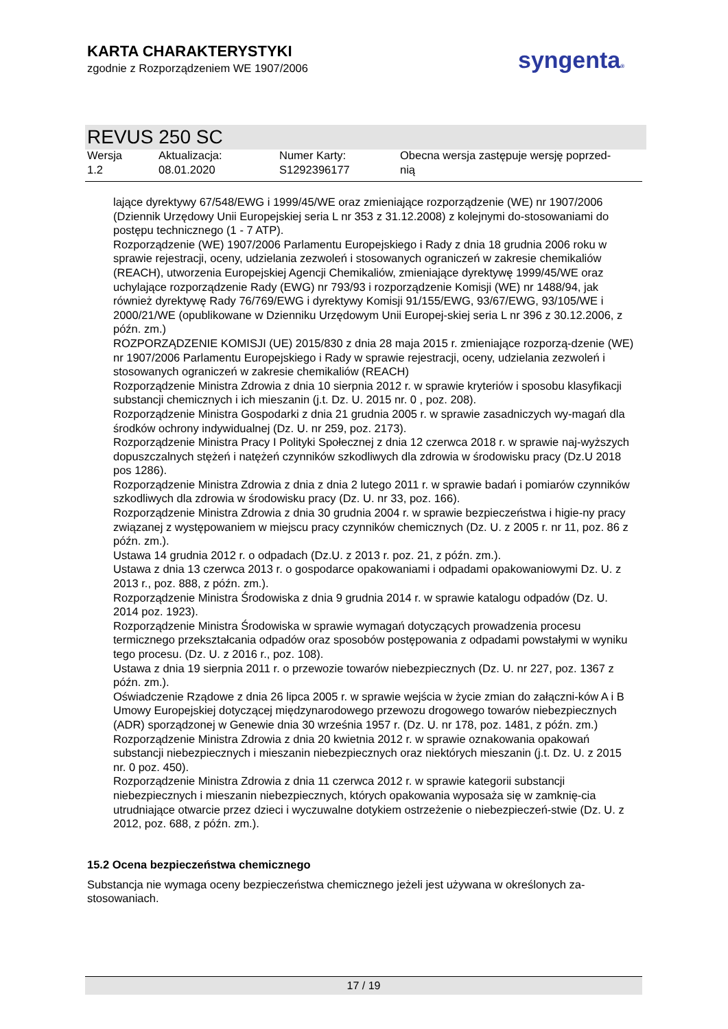KARTA CHARAKTERYSTYKI
zgodnie z Rozporządzeniem WE 1907/2006
syngenta®
REVUS 250 SC
| Wersja 1.2 | Aktualizacja: 08.01.2020 | Numer Karty: S1292396177 | Obecna wersja zastępuje wersję poprzed- nią |
lające dyrektywy 67/548/EWG i 1999/45/WE oraz zmieniające rozporządzenie (WE) nr 1907/2006 (Dziennik Urzędowy Unii Europejskiej seria L nr 353 z 31.12.2008) z kolejnymi do-stosowaniami do postępu technicznego (1 - 7 ATP).
Rozporządzenie (WE) 1907/2006 Parlamentu Europejskiego i Rady z dnia 18 grudnia 2006 roku w sprawie rejestracji, oceny, udzielania zezwoleń i stosowanych ograniczeń w zakresie chemikaliów (REACH), utworzenia Europejskiej Agencji Chemikaliów, zmieniające dyrektywę 1999/45/WE oraz uchylające rozporządzenie Rady (EWG) nr 793/93 i rozporządzenie Komisji (WE) nr 1488/94, jak również dyrektywę Rady 76/769/EWG i dyrektywy Komisji 91/155/EWG, 93/67/EWG, 93/105/WE i 2000/21/WE (opublikowane w Dzienniku Urzędowym Unii Europej-skiej seria L nr 396 z 30.12.2006, z późn. zm.)
ROZPORZĄDZENIE KOMISJI (UE) 2015/830 z dnia 28 maja 2015 r. zmieniające rozporzą-dzenie (WE) nr 1907/2006 Parlamentu Europejskiego i Rady w sprawie rejestracji, oceny, udzielania zezwoleń i stosowanych ograniczeń w zakresie chemikaliów (REACH)
Rozporządzenie Ministra Zdrowia z dnia 10 sierpnia 2012 r. w sprawie kryteriów i sposobu klasyfikacji substancji chemicznych i ich mieszanin (j.t. Dz. U. 2015 nr. 0 , poz. 208).
Rozporządzenie Ministra Gospodarki z dnia 21 grudnia 2005 r. w sprawie zasadniczych wy-magań dla środków ochrony indywidualnej (Dz. U. nr 259, poz. 2173).
Rozporządzenie Ministra Pracy I Polityki Społecznej z dnia 12 czerwca 2018 r. w sprawie naj-wyższych dopuszczalnych stężeń i natężeń czynników szkodliwych dla zdrowia w środowisku pracy (Dz.U 2018 pos 1286).
Rozporządzenie Ministra Zdrowia z dnia z dnia 2 lutego 2011 r. w sprawie badań i pomiarów czynników szkodliwych dla zdrowia w środowisku pracy (Dz. U. nr 33, poz. 166).
Rozporządzenie Ministra Zdrowia z dnia 30 grudnia 2004 r. w sprawie bezpieczeństwa i higie-ny pracy związanej z występowaniem w miejscu pracy czynników chemicznych (Dz. U. z 2005 r. nr 11, poz. 86 z późn. zm.).
Ustawa 14 grudnia 2012 r. o odpadach (Dz.U. z 2013 r. poz. 21, z późn. zm.).
Ustawa z dnia 13 czerwca 2013 r. o gospodarce opakowaniami i odpadami opakowaniowymi Dz. U. z 2013 r., poz. 888, z późn. zm.).
Rozporządzenie Ministra Środowiska z dnia 9 grudnia 2014 r. w sprawie katalogu odpadów (Dz. U. 2014 poz. 1923).
Rozporządzenie Ministra Środowiska w sprawie wymagań dotyczących prowadzenia procesu termicznego przekształcania odpadów oraz sposobów postępowania z odpadami powstałymi w wyniku tego procesu. (Dz. U. z 2016 r., poz. 108).
Ustawa z dnia 19 sierpnia 2011 r. o przewozie towarów niebezpiecznych (Dz. U. nr 227, poz. 1367 z późn. zm.).
Oświadczenie Rządowe z dnia 26 lipca 2005 r. w sprawie wejścia w życie zmian do załączni-ków A i B Umowy Europejskiej dotyczącej międzynarodowego przewozu drogowego towarów niebezpiecznych (ADR) sporządzonej w Genewie dnia 30 września 1957 r. (Dz. U. nr 178, poz. 1481, z późn. zm.)
Rozporządzenie Ministra Zdrowia z dnia 20 kwietnia 2012 r. w sprawie oznakowania opakowań substancji niebezpiecznych i mieszanin niebezpiecznych oraz niektórych mieszanin (j.t. Dz. U. z 2015 nr. 0 poz. 450).
Rozporządzenie Ministra Zdrowia z dnia 11 czerwca 2012 r. w sprawie kategorii substancji niebezpiecznych i mieszanin niebezpiecznych, których opakowania wyposaża się w zamknię-cia utrudniające otwarcie przez dzieci i wyczuwalne dotykiem ostrzeżenie o niebezpieczeń-stwie (Dz. U. z 2012, poz. 688, z późn. zm.).
15.2 Ocena bezpieczeństwa chemicznego
Substancja nie wymaga oceny bezpieczeństwa chemicznego jeżeli jest używana w określonych za-stosowaniach.
17 / 19